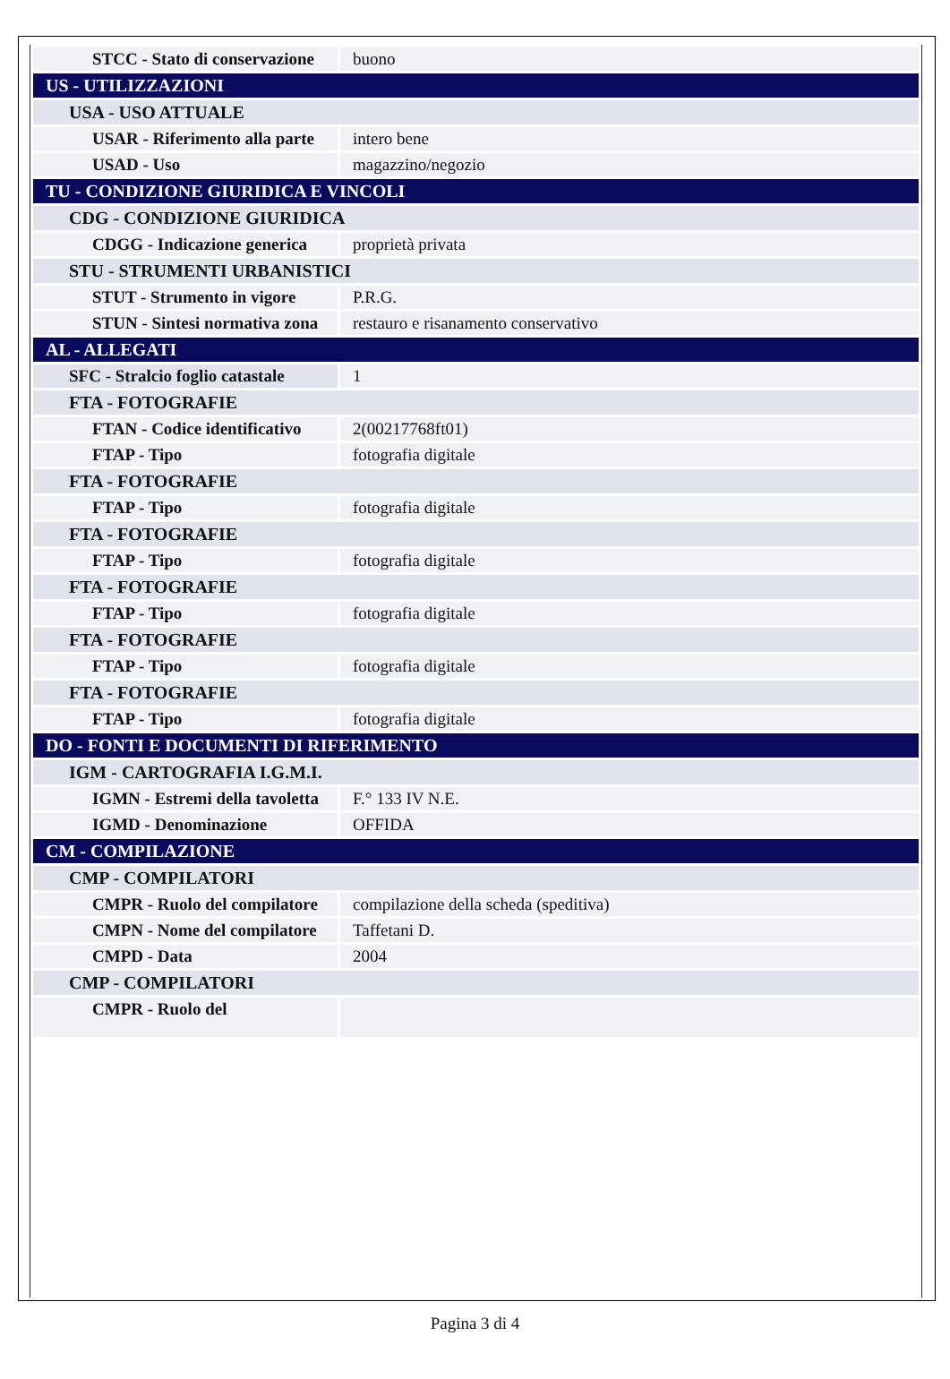| STCC - Stato di conservazione | buono |
| US - UTILIZZAZIONI | |
| USA - USO ATTUALE | |
| USAR - Riferimento alla parte | intero bene |
| USAD - Uso | magazzino/negozio |
| TU - CONDIZIONE GIURIDICA E VINCOLI | |
| CDG - CONDIZIONE GIURIDICA | |
| CDGG - Indicazione generica | proprietà privata |
| STU - STRUMENTI URBANISTICI | |
| STUT - Strumento in vigore | P.R.G. |
| STUN - Sintesi normativa zona | restauro e risanamento conservativo |
| AL - ALLEGATI | |
| SFC - Stralcio foglio catastale | 1 |
| FTA - FOTOGRAFIE | |
| FTAN - Codice identificativo | 2(00217768ft01) |
| FTAP - Tipo | fotografia digitale |
| FTA - FOTOGRAFIE | |
| FTAP - Tipo | fotografia digitale |
| FTA - FOTOGRAFIE | |
| FTAP - Tipo | fotografia digitale |
| FTA - FOTOGRAFIE | |
| FTAP - Tipo | fotografia digitale |
| FTA - FOTOGRAFIE | |
| FTAP - Tipo | fotografia digitale |
| FTA - FOTOGRAFIE | |
| FTAP - Tipo | fotografia digitale |
| DO - FONTI E DOCUMENTI DI RIFERIMENTO | |
| IGM - CARTOGRAFIA I.G.M.I. | |
| IGMN - Estremi della tavoletta | F.° 133 IV N.E. |
| IGMD - Denominazione | OFFIDA |
| CM - COMPILAZIONE | |
| CMP - COMPILATORI | |
| CMPR - Ruolo del compilatore | compilazione della scheda (speditiva) |
| CMPN - Nome del compilatore | Taffetani D. |
| CMPD - Data | 2004 |
| CMP - COMPILATORI | |
| CMPR - Ruolo del | |
Pagina 3 di 4